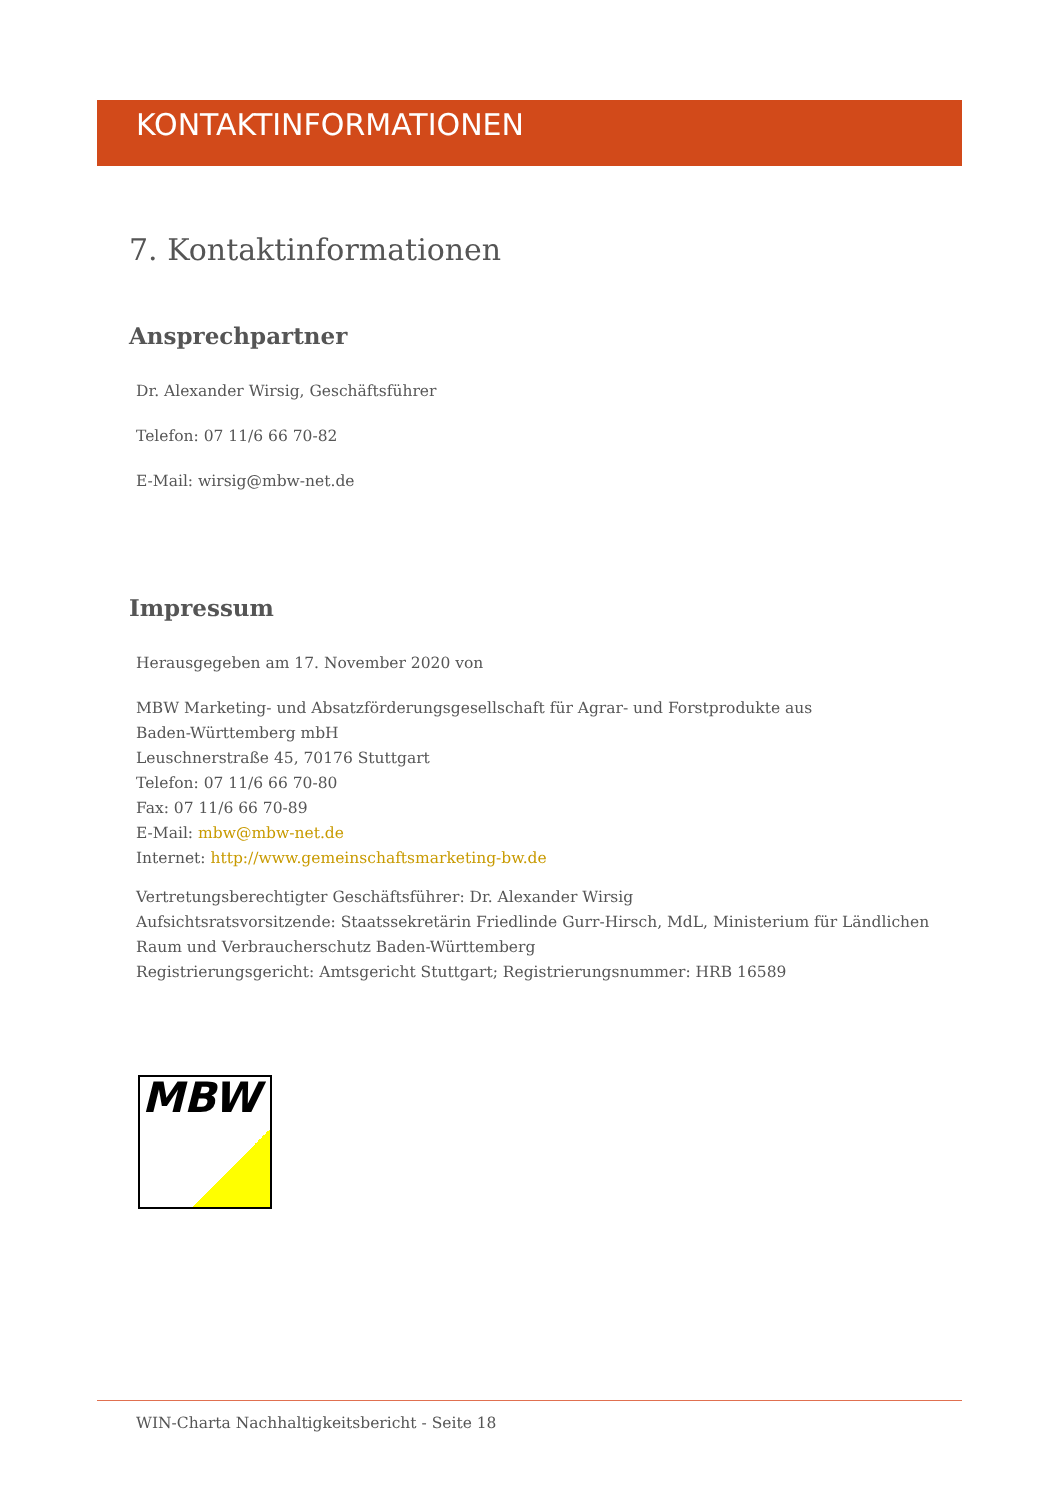KONTAKTINFORMATIONEN
7. Kontaktinformationen
Ansprechpartner
Dr. Alexander Wirsig, Geschäftsführer
Telefon: 07 11/6 66 70-82
E-Mail: wirsig@mbw-net.de
Impressum
Herausgegeben am 17. November 2020 von
MBW Marketing- und Absatzförderungsgesellschaft für Agrar- und Forstprodukte aus
Baden-Württemberg mbH
Leuschnerstraße 45, 70176 Stuttgart
Telefon: 07 11/6 66 70-80
Fax: 07 11/6 66 70-89
E-Mail: mbw@mbw-net.de
Internet: http://www.gemeinschaftsmarketing-bw.de
Vertretungsberechtigter Geschäftsführer: Dr. Alexander Wirsig
Aufsichtsratsvorsitzende: Staatssekretärin Friedlinde Gurr-Hirsch, MdL, Ministerium für Ländlichen
Raum und Verbraucherschutz Baden-Württemberg
Registrierungsgericht: Amtsgericht Stuttgart; Registrierungsnummer: HRB 16589
MBW
WIN-Charta Nachhaltigkeitsbericht - Seite 18